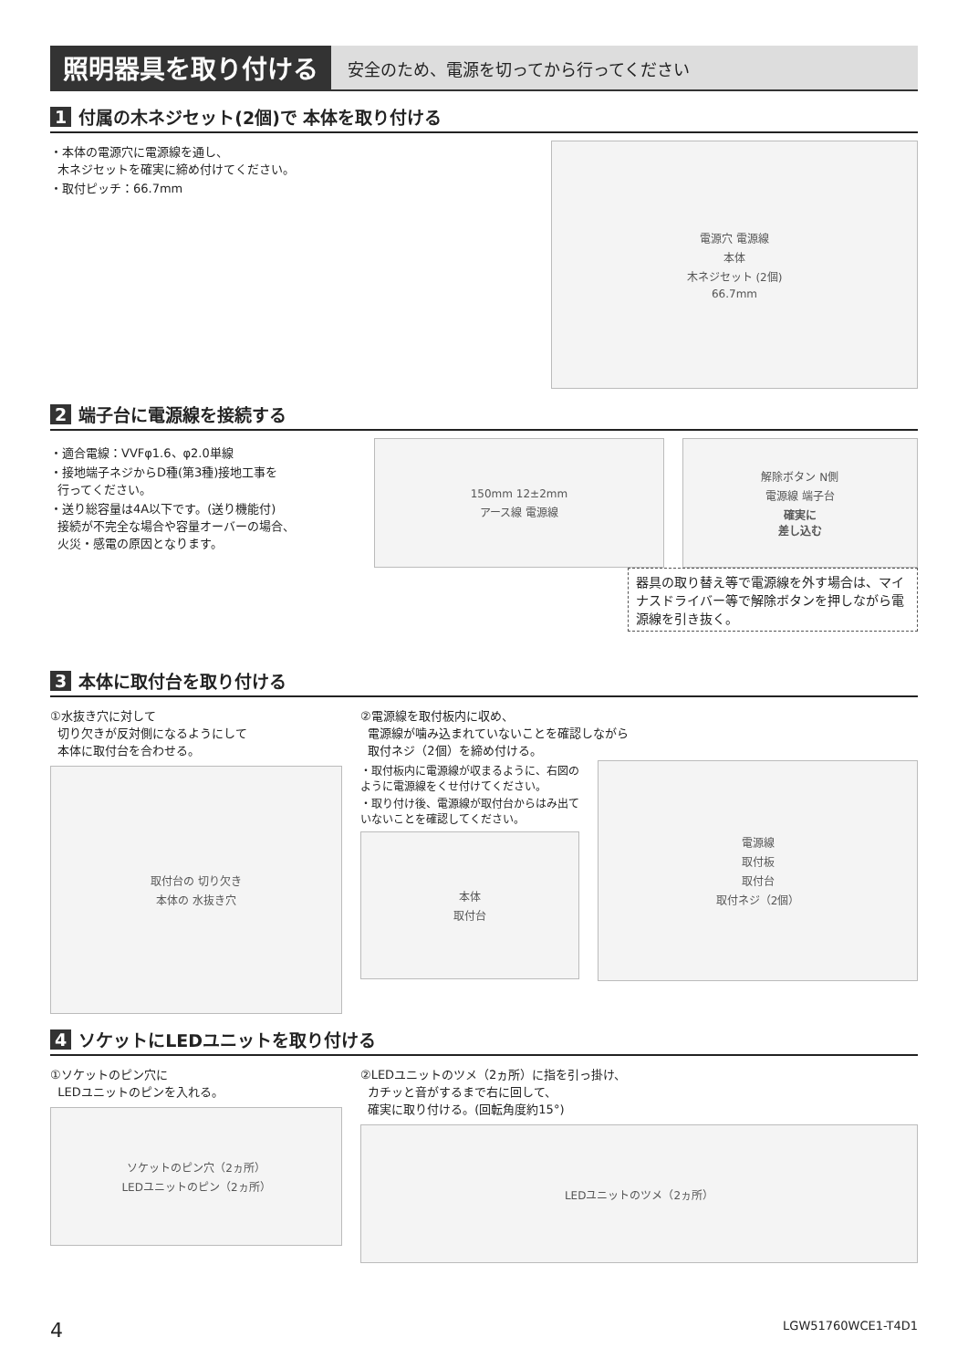照明器具を取り付ける
安全のため、電源を切ってから行ってください
1 付属の木ネジセット(2個)で 本体を取り付ける
・本体の電源穴に電源線を通し、
木ネジセットを確実に締め付けてください。
・取付ピッチ：66.7mm
電源穴 電源線
本体
木ネジセット (2個)
66.7mm
2 端子台に電源線を接続する
・適合電線：VVFφ1.6、φ2.0単線
・接地端子ネジからD種(第3種)接地工事を
行ってください。
・送り総容量は4A以下です。(送り機能付)
接続が不完全な場合や容量オーバーの場合、
火災・感電の原因となります。
150mm 12±2mm
アース線 電源線
解除ボタン N側
電源線 端子台
確実に
差し込む
器具の取り替え等で電源線を外す場合は、マイナスドライバー等で解除ボタンを押しながら電源線を引き抜く。
3 本体に取付台を取り付ける
①水抜き穴に対して
切り欠きが反対側になるようにして
本体に取付台を合わせる。
取付台の 切り欠き
本体の 水抜き穴
②電源線を取付板内に収め、
電源線が噛み込まれていないことを確認しながら
取付ネジ（2個）を締め付ける。
・取付板内に電源線が収まるように、右図のように電源線をくせ付けてください。
・取り付け後、電源線が取付台からはみ出ていないことを確認してください。
本体
取付台
電源線
取付板
取付台
取付ネジ（2個）
4 ソケットにLEDユニットを取り付ける
①ソケットのピン穴に
LEDユニットのピンを入れる。
ソケットのピン穴（2ヵ所）
LEDユニットのピン（2ヵ所）
②LEDユニットのツメ（2ヵ所）に指を引っ掛け、
カチッと音がするまで右に回して、
確実に取り付ける。(回転角度約15°)
LEDユニットのツメ（2ヵ所）
4 LGW51760WCE1-T4D1